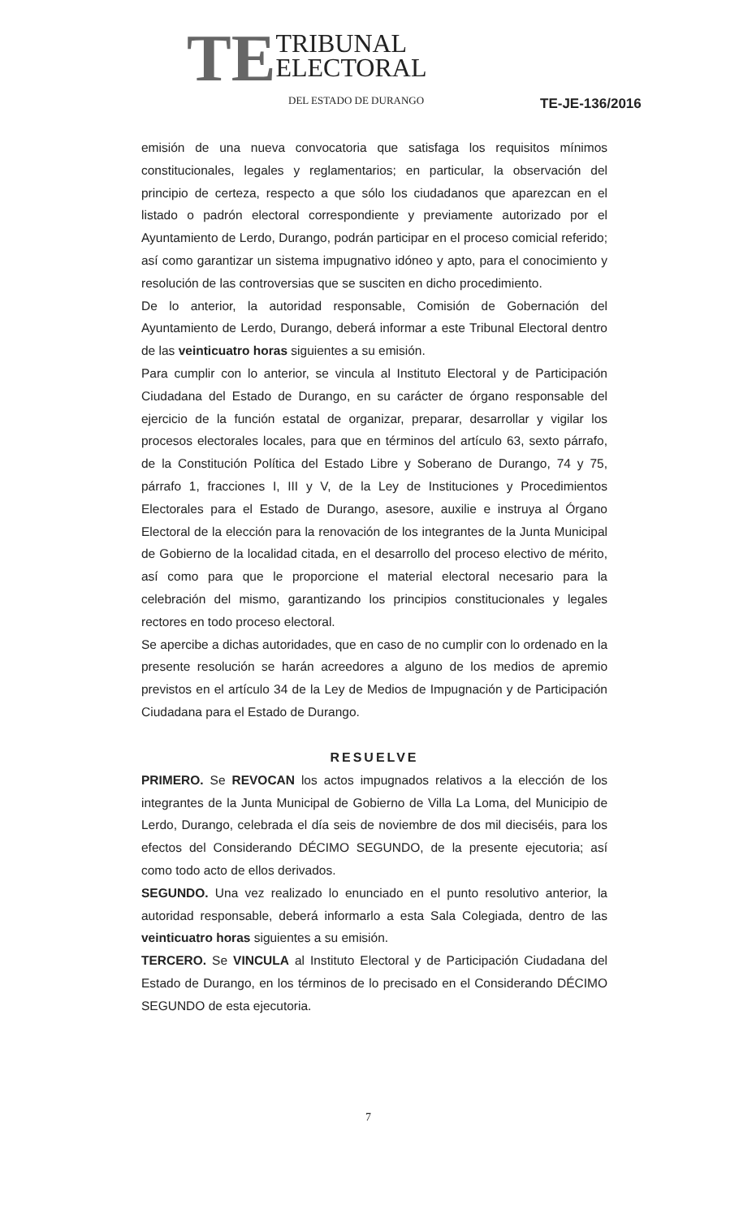TE TRIBUNAL
ELECTORAL
DEL ESTADO DE DURANGO
TE-JE-136/2016
emisión de una nueva convocatoria que satisfaga los requisitos mínimos constitucionales, legales y reglamentarios; en particular, la observación del principio de certeza, respecto a que sólo los ciudadanos que aparezcan en el listado o padrón electoral correspondiente y previamente autorizado por el Ayuntamiento de Lerdo, Durango, podrán participar en el proceso comicial referido; así como garantizar un sistema impugnativo idóneo y apto, para el conocimiento y resolución de las controversias que se susciten en dicho procedimiento.
De lo anterior, la autoridad responsable, Comisión de Gobernación del Ayuntamiento de Lerdo, Durango, deberá informar a este Tribunal Electoral dentro de las veinticuatro horas siguientes a su emisión.
Para cumplir con lo anterior, se vincula al Instituto Electoral y de Participación Ciudadana del Estado de Durango, en su carácter de órgano responsable del ejercicio de la función estatal de organizar, preparar, desarrollar y vigilar los procesos electorales locales, para que en términos del artículo 63, sexto párrafo, de la Constitución Política del Estado Libre y Soberano de Durango, 74 y 75, párrafo 1, fracciones I, III y V, de la Ley de Instituciones y Procedimientos Electorales para el Estado de Durango, asesore, auxilie e instruya al Órgano Electoral de la elección para la renovación de los integrantes de la Junta Municipal de Gobierno de la localidad citada, en el desarrollo del proceso electivo de mérito, así como para que le proporcione el material electoral necesario para la celebración del mismo, garantizando los principios constitucionales y legales rectores en todo proceso electoral.
Se apercibe a dichas autoridades, que en caso de no cumplir con lo ordenado en la presente resolución se harán acreedores a alguno de los medios de apremio previstos en el artículo 34 de la Ley de Medios de Impugnación y de Participación Ciudadana para el Estado de Durango.
RESUELVE
PRIMERO. Se REVOCAN los actos impugnados relativos a la elección de los integrantes de la Junta Municipal de Gobierno de Villa La Loma, del Municipio de Lerdo, Durango, celebrada el día seis de noviembre de dos mil dieciséis, para los efectos del Considerando DÉCIMO SEGUNDO, de la presente ejecutoria; así como todo acto de ellos derivados.
SEGUNDO. Una vez realizado lo enunciado en el punto resolutivo anterior, la autoridad responsable, deberá informarlo a esta Sala Colegiada, dentro de las veinticuatro horas siguientes a su emisión.
TERCERO. Se VINCULA al Instituto Electoral y de Participación Ciudadana del Estado de Durango, en los términos de lo precisado en el Considerando DÉCIMO SEGUNDO de esta ejecutoria.
7